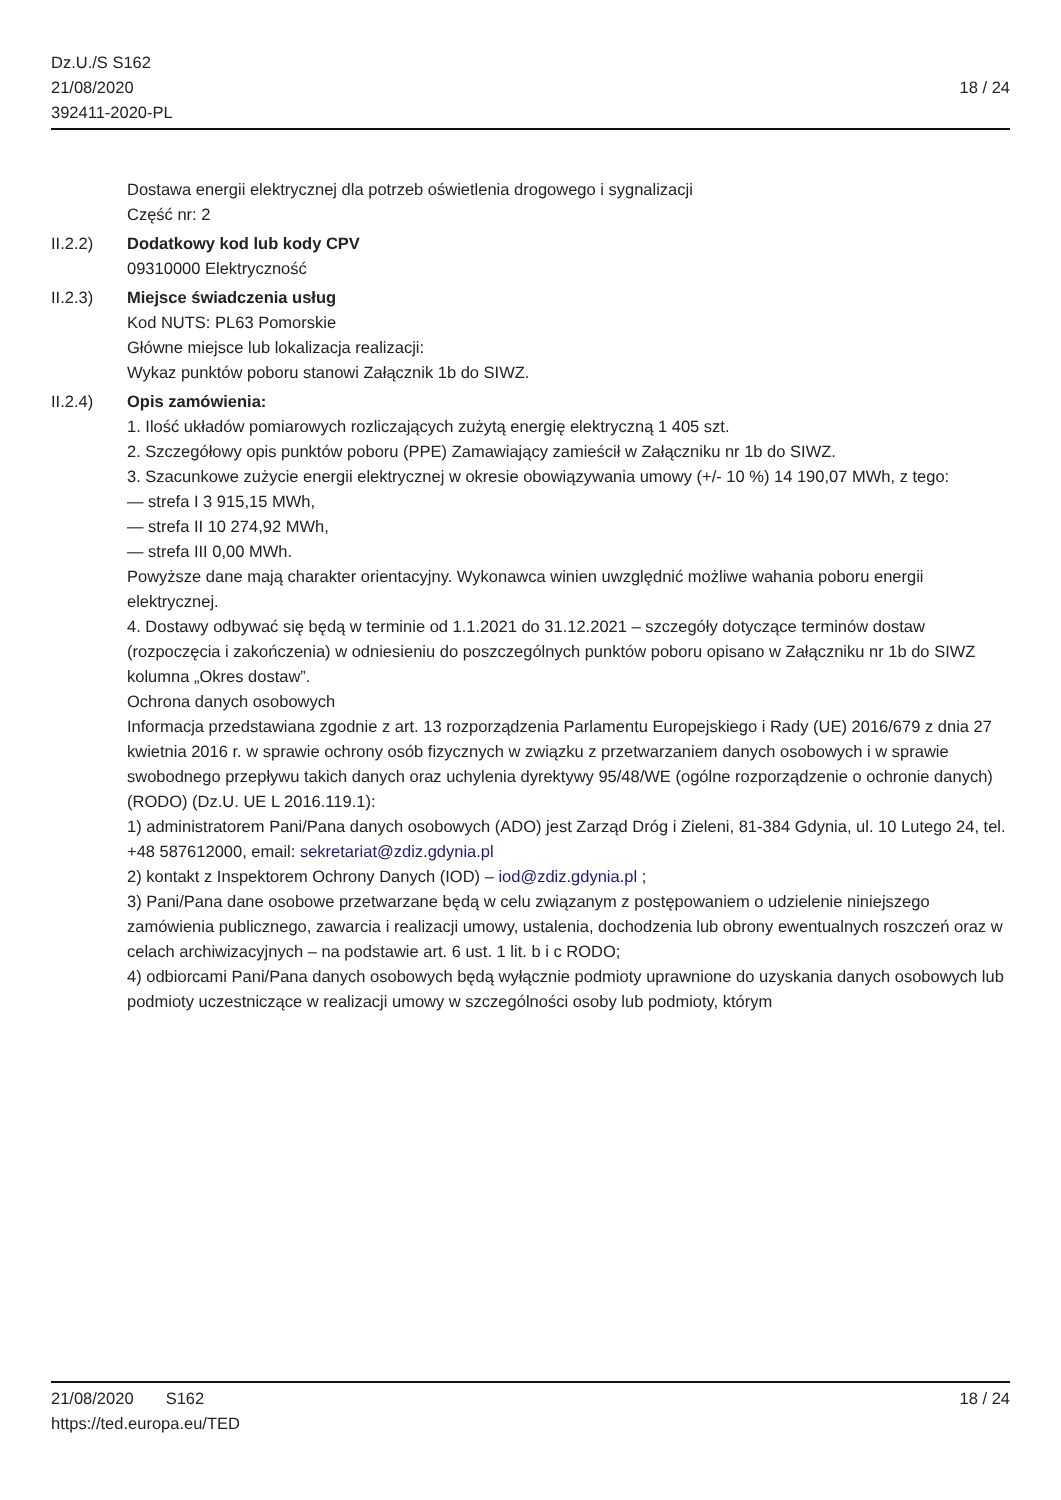18 / 24 Dz.U./S S162
21/08/2020
392411-2020-PL
Dostawa energii elektrycznej dla potrzeb oświetlenia drogowego i sygnalizacji
Część nr: 2
II.2.2) Dodatkowy kod lub kody CPV
09310000 Elektryczność
II.2.3) Miejsce świadczenia usług
Kod NUTS: PL63 Pomorskie
Główne miejsce lub lokalizacja realizacji:
Wykaz punktów poboru stanowi Załącznik 1b do SIWZ.
II.2.4) Opis zamówienia:
1. Ilość układów pomiarowych rozliczających zużytą energię elektryczną 1 405 szt.
2. Szczegółowy opis punktów poboru (PPE) Zamawiający zamieścił w Załączniku nr 1b do SIWZ.
3. Szacunkowe zużycie energii elektrycznej w okresie obowiązywania umowy (+/- 10 %) 14 190,07 MWh, z tego:
— strefa I 3 915,15 MWh,
— strefa II 10 274,92 MWh,
— strefa III 0,00 MWh.
Powyższe dane mają charakter orientacyjny. Wykonawca winien uwzględnić możliwe wahania poboru energii elektrycznej.
4. Dostawy odbywać się będą w terminie od 1.1.2021 do 31.12.2021 – szczegóły dotyczące terminów dostaw (rozpoczęcia i zakończenia) w odniesieniu do poszczególnych punktów poboru opisano w Załączniku nr 1b do SIWZ kolumna „Okres dostaw”.
Ochrona danych osobowych
Informacja przedstawiana zgodnie z art. 13 rozporządzenia Parlamentu Europejskiego i Rady (UE) 2016/679 z dnia 27 kwietnia 2016 r. w sprawie ochrony osób fizycznych w związku z przetwarzaniem danych osobowych i w sprawie swobodnego przepływu takich danych oraz uchylenia dyrektywy 95/48/WE (ogólne rozporządzenie o ochronie danych) (RODO) (Dz.U. UE L 2016.119.1):
1) administratorem Pani/Pana danych osobowych (ADO) jest Zarząd Dróg i Zieleni, 81-384 Gdynia, ul. 10 Lutego 24, tel. +48 587612000, email: sekretariat@zdiz.gdynia.pl
2) kontakt z Inspektorem Ochrony Danych (IOD) – iod@zdiz.gdynia.pl ;
3) Pani/Pana dane osobowe przetwarzane będą w celu związanym z postępowaniem o udzielenie niniejszego zamówienia publicznego, zawarcia i realizacji umowy, ustalenia, dochodzenia lub obrony ewentualnych roszczeń oraz w celach archiwizacyjnych – na podstawie art. 6 ust. 1 lit. b i c RODO;
4) odbiorcami Pani/Pana danych osobowych będą wyłącznie podmioty uprawnione do uzyskania danych osobowych lub podmioty uczestniczące w realizacji umowy w szczególności osoby lub podmioty, którym
18 / 24 21/08/2020 S162
https://ted.europa.eu/TED